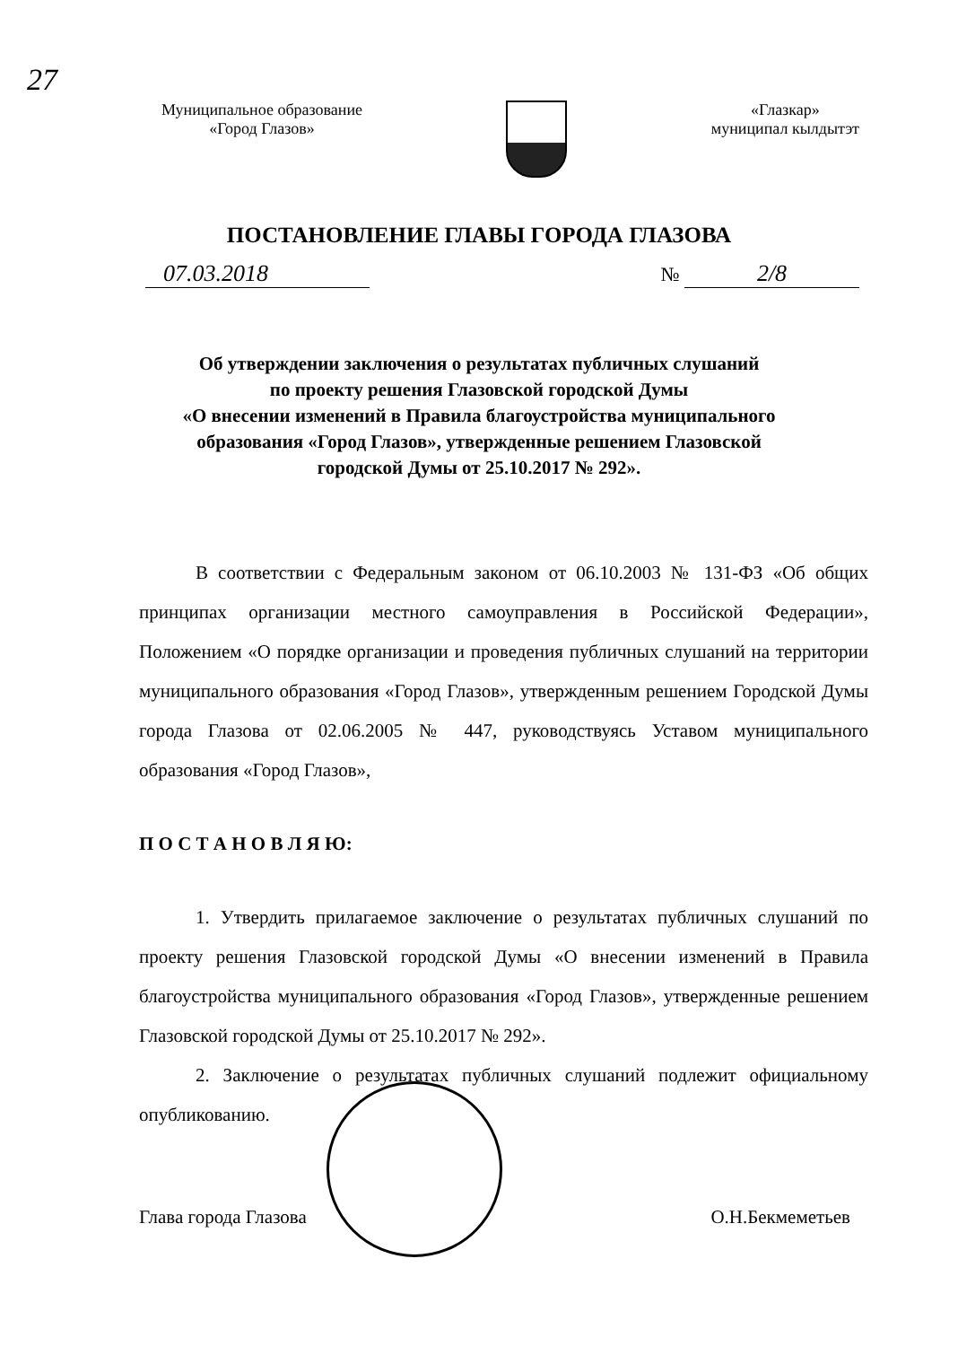27
Муниципальное образование
«Город Глазов»
«Глазкар»
муниципал кылдытэт
ПОСТАНОВЛЕНИЕ ГЛАВЫ ГОРОДА ГЛАЗОВА
07.03.2018
№ 2/8
Об утверждении заключения о результатах публичных слушаний
по проекту решения Глазовской городской Думы
«О внесении изменений в Правила благоустройства муниципального
образования «Город Глазов», утвержденные решением Глазовской
городской Думы от 25.10.2017 № 292».
В соответствии с Федеральным законом от 06.10.2003 № 131-ФЗ «Об общих принципах организации местного самоуправления в Российской Федерации», Положением «О порядке организации и проведения публичных слушаний на территории муниципального образования «Город Глазов», утвержденным решением Городской Думы города Глазова от 02.06.2005 № 447, руководствуясь Уставом муниципального образования «Город Глазов»,
П О С Т А Н О В Л Я Ю:
1. Утвердить прилагаемое заключение о результатах публичных слушаний по проекту решения Глазовской городской Думы «О внесении изменений в Правила благоустройства муниципального образования «Город Глазов», утвержденные решением Глазовской городской Думы от 25.10.2017 № 292».
2. Заключение о результатах публичных слушаний подлежит официальному опубликованию.
Глава города Глазова О.Н.Бекмеметьев